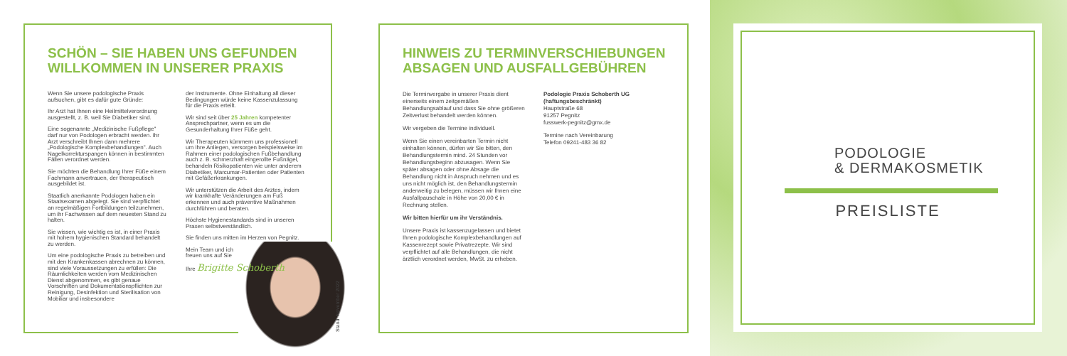SCHÖN – SIE HABEN UNS GEFUNDEN
WILLKOMMEN IN UNSERER PRAXIS
Wenn Sie unsere podologische Praxis aufsuchen, gibt es dafür gute Gründe:
Ihr Arzt hat Ihnen eine Heilmittel­verordnung ausgestellt, z. B. weil Sie Diabetiker sind.
Eine sogenannte „Medizinische Fußpflege" darf nur von Podologen erbracht werden. Ihr Arzt verschreibt Ihnen dann mehrere „Podologische Komplexbehandlungen". Auch Nagelkorrekturspangen können in bestimmten Fällen verordnet werden.
Sie möchten die Behandlung Ihrer Füße einem Fachmann anvertrauen, der therapeutisch ausgebildet ist.
Staatlich anerkannte Podologen haben ein Staatsexamen abgelegt. Sie sind verpflichtet an regelmäßigen Fortbildungen teilzu­nehmen, um ihr Fachwissen auf dem neuesten Stand zu halten.
Sie wissen, wie wichtig es ist, in einer Praxis mit hohem hygienischen Standard behandelt zu werden.
Um eine podologische Praxis zu betreiben und mit den Krankenkassen abrechnen zu können, sind viele Voraussetzungen zu erfüllen: Die Räumlichkeiten werden vom Medizinischen Dienst abgenommen, es gibt genaue Vorschriften und Dokumentations­pflichten zur Reinigung, Desinfektion und Sterilisation von Mobiliar und insbesondere
der Instrumente. Ohne Einhaltung all dieser Bedingungen würde keine Kassenzulassung für die Praxis erteilt.
Wir sind seit über 25 Jahren kompetenter Ansprechpartner, wenn es um die Gesunderhaltung Ihrer Füße geht.
Wir Therapeuten kümmern uns professionell um Ihre Anliegen, versorgen beispielsweise im Rahmen einer podologischen Fußbehandlung auch z. B. schmerzhaft eingerollte Fußnägel, behandeln Risikopatienten wie unter anderem Diabetiker, Marcumar-Patienten oder Patienten mit Gefäßerkrankungen.
Wir unterstützen die Arbeit des Arztes, indem wir krankhafte Veränderungen am Fuß erkennen und auch präventive Maßnahmen durchführen und beraten.
Höchste Hygienestandards sind in unseren Praxen selbstverständlich.
Sie finden uns mitten im Herzen von Pegnitz.
Mein Team und ich
freuen uns auf Sie
Ihre Brigitte Schoberth
Stand: November 2022
HINWEIS ZU TERMINVERSCHIEBUNGEN
ABSAGEN UND AUSFALLGEBÜHREN
Die Terminvergabe in unserer Praxis dient einerseits einem zeitgemäßen Behandlungsablauf und dass Sie ohne größeren Zeitverlust behandelt werden können.
Wir vergeben die Termine individuell.
Wenn Sie einen vereinbarten Termin nicht einhalten können, dürfen wir Sie bitten, den Behandlungstermin mind. 24 Stunden vor Behandlungsbeginn abzusagen. Wenn Sie später absagen oder ohne Absage die Behandlung nicht in Anspruch nehmen und es uns nicht möglich ist, den Behandlungs­termin anderweitig zu belegen, müssen wir Ihnen eine Ausfallpauschale in Höhe von 20,00 € in Rechnung stellen.
Wir bitten hierfür um ihr Verständnis.
Unsere Praxis ist kassenzugelassen und bietet Ihnen podologische Komplexbehandlungen auf Kassenrezept sowie Privatrezepte. Wir sind verpflichtet auf alle Behandlungen, die nicht ärztlich verordnet werden, MwSt. zu erheben.
Podologie Praxis Schoberth UG (haftungsbeschränkt)
Hauptstraße 68
91257 Pegnitz
fusswerk-pegnitz@gmx.de
Termine nach Vereinbarung
Telefon 09241-483 36 82
PODOLOGIE
& DERMAKOSMETIK
PREISLISTE